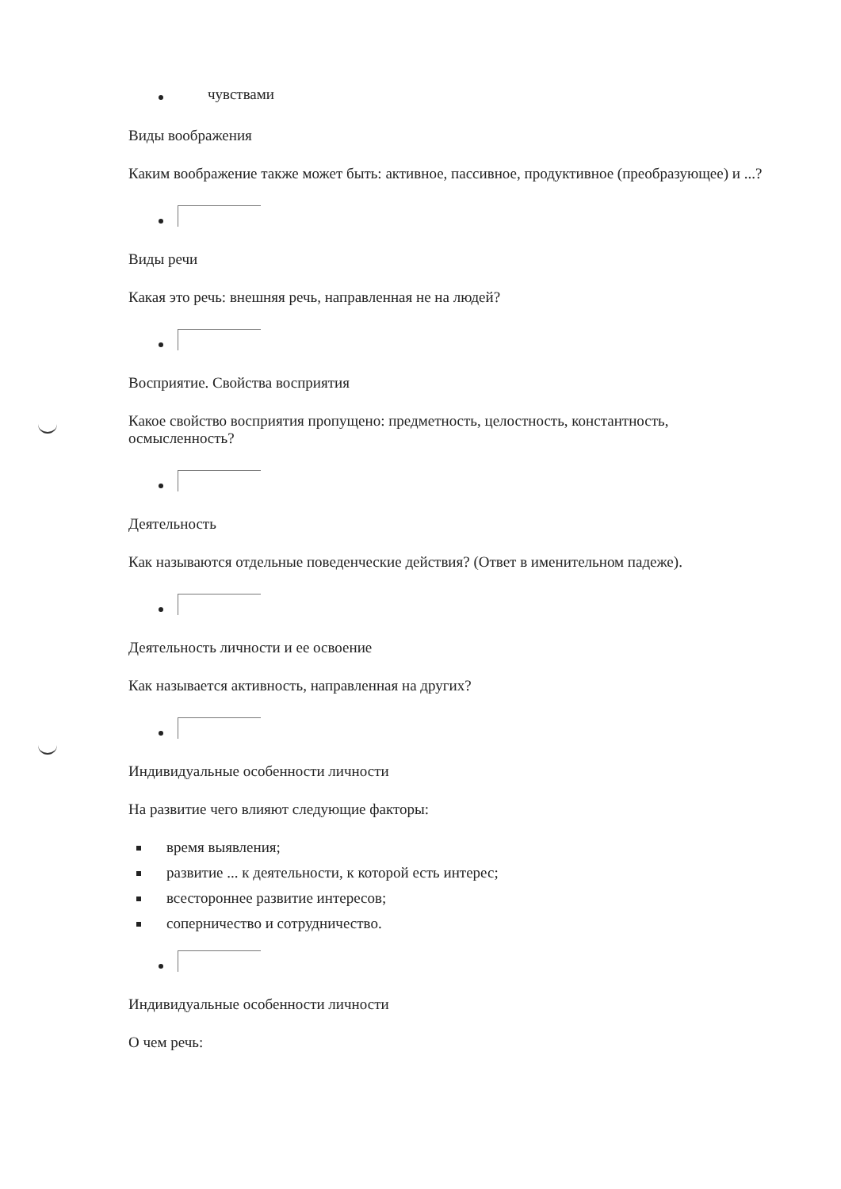чувствами
Виды воображения
Каким воображение также может быть: активное, пассивное, продуктивное (преобразующее) и ...?
Виды речи
Какая это речь: внешняя речь, направленная не на людей?
Восприятие. Свойства восприятия
Какое свойство восприятия пропущено: предметность, целостность, константность, осмысленность?
Деятельность
Как называются отдельные поведенческие действия? (Ответ в именительном падеже).
Деятельность личности и ее освоение
Как называется активность, направленная на других?
Индивидуальные особенности личности
На развитие чего влияют следующие факторы:
время выявления;
развитие ... к деятельности, к которой есть интерес;
всестороннее развитие интересов;
соперничество и сотрудничество.
Индивидуальные особенности личности
О чем речь: